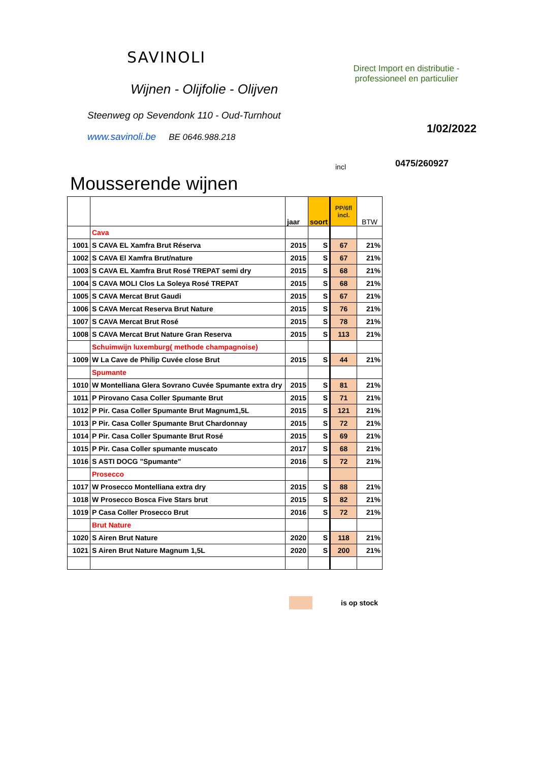SAVINOLI
Wijnen - Olijfolie - Olijven
Direct Import en distributie -
professioneel en particulier
Steenweg op Sevendonk 110 - Oud-Turnhout
1/02/2022
0475/260927
www.savinoli.be BE 0646.988.218
incl
Mousserende wijnen
| | | jaar | soort | PP/6fl incl. | BTW |
| --- | --- | --- | --- | --- | --- |
| | Cava | | | | |
| 1001 | S CAVA EL Xamfra Brut Réserva | 2015 | S | 67 | 21% |
| 1002 | S CAVA El Xamfra Brut/nature | 2015 | S | 67 | 21% |
| 1003 | S CAVA EL Xamfra Brut Rosé TREPAT semi dry | 2015 | S | 68 | 21% |
| 1004 | S CAVA MOLI Clos La Soleya Rosé TREPAT | 2015 | S | 68 | 21% |
| 1005 | S CAVA Mercat Brut Gaudi | 2015 | S | 67 | 21% |
| 1006 | S CAVA Mercat Reserva Brut Nature | 2015 | S | 76 | 21% |
| 1007 | S CAVA Mercat Brut Rosé | 2015 | S | 78 | 21% |
| 1008 | S CAVA Mercat Brut Nature Gran Reserva | 2015 | S | 113 | 21% |
| | Schuimwijn luxemburg( methode champagnoise) | | | | |
| 1009 | W La Cave de Philip Cuvée close Brut | 2015 | S | 44 | 21% |
| | Spumante | | | | |
| 1010 | W Montelliana Glera Sovrano Cuvée Spumante extra dry | 2015 | S | 81 | 21% |
| 1011 | P Pirovano Casa Coller Spumante Brut | 2015 | S | 71 | 21% |
| 1012 | P Pir. Casa Coller Spumante Brut Magnum1,5L | 2015 | S | 121 | 21% |
| 1013 | P Pir. Casa Coller Spumante Brut Chardonnay | 2015 | S | 72 | 21% |
| 1014 | P Pir. Casa Coller Spumante Brut Rosé | 2015 | S | 69 | 21% |
| 1015 | P Pir. Casa Coller spumante muscato | 2017 | S | 68 | 21% |
| 1016 | S ASTI DOCG "Spumante" | 2016 | S | 72 | 21% |
| | Prosecco | | | | |
| 1017 | W Prosecco Montelliana extra dry | 2015 | S | 88 | 21% |
| 1018 | W Prosecco Bosca Five Stars brut | 2015 | S | 82 | 21% |
| 1019 | P Casa Coller Prosecco Brut | 2016 | S | 72 | 21% |
| | Brut Nature | | | | |
| 1020 | S Airen Brut Nature | 2020 | S | 118 | 21% |
| 1021 | S Airen Brut Nature Magnum 1,5L | 2020 | S | 200 | 21% |
is op stock